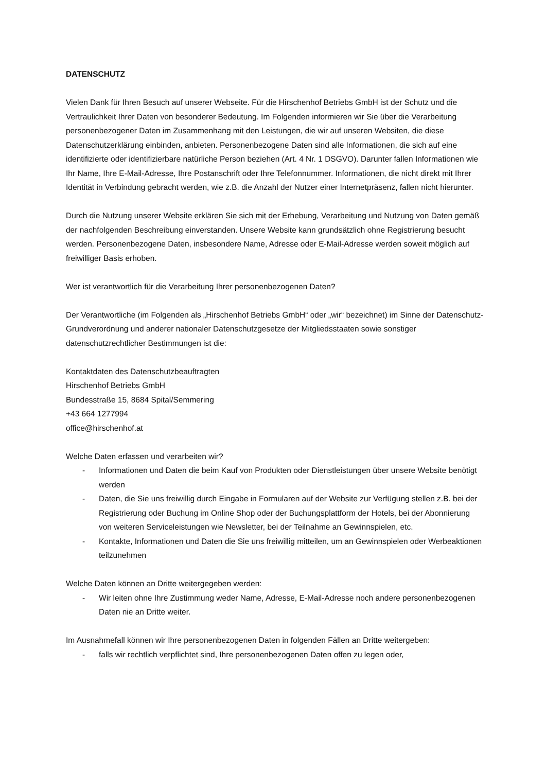DATENSCHUTZ
Vielen Dank für Ihren Besuch auf unserer Webseite. Für die Hirschenhof Betriebs GmbH ist der Schutz und die Vertraulichkeit Ihrer Daten von besonderer Bedeutung. Im Folgenden informieren wir Sie über die Verarbeitung personenbezogener Daten im Zusammenhang mit den Leistungen, die wir auf unseren Websiten, die diese Datenschutzerklärung einbinden, anbieten. Personenbezogene Daten sind alle Informationen, die sich auf eine identifizierte oder identifizierbare natürliche Person beziehen (Art. 4 Nr. 1 DSGVO). Darunter fallen Informationen wie Ihr Name, Ihre E-Mail-Adresse, Ihre Postanschrift oder Ihre Telefonnummer. Informationen, die nicht direkt mit Ihrer Identität in Verbindung gebracht werden, wie z.B. die Anzahl der Nutzer einer Internetpräsenz, fallen nicht hierunter.
Durch die Nutzung unserer Website erklären Sie sich mit der Erhebung, Verarbeitung und Nutzung von Daten gemäß der nachfolgenden Beschreibung einverstanden. Unsere Website kann grundsätzlich ohne Registrierung besucht werden. Personenbezogene Daten, insbesondere Name, Adresse oder E-Mail-Adresse werden soweit möglich auf freiwilliger Basis erhoben.
Wer ist verantwortlich für die Verarbeitung Ihrer personenbezogenen Daten?
Der Verantwortliche (im Folgenden als „Hirschenhof Betriebs GmbH“ oder „wir“ bezeichnet) im Sinne der Datenschutz-Grundverordnung und anderer nationaler Datenschutzgesetze der Mitgliedsstaaten sowie sonstiger datenschutzrechtlicher Bestimmungen ist die:
Kontaktdaten des Datenschutzbeauftragten
Hirschenhof Betriebs GmbH
Bundesstraße 15, 8684 Spital/Semmering
+43 664 1277994
office@hirschenhof.at
Welche Daten erfassen und verarbeiten wir?
- Informationen und Daten die beim Kauf von Produkten oder Dienstleistungen über unsere Website benötigt werden
- Daten, die Sie uns freiwillig durch Eingabe in Formularen auf der Website zur Verfügung stellen z.B. bei der Registrierung oder Buchung im Online Shop oder der Buchungsplattform der Hotels, bei der Abonnierung von weiteren Serviceleistungen wie Newsletter, bei der Teilnahme an Gewinnspielen, etc.
- Kontakte, Informationen und Daten die Sie uns freiwillig mitteilen, um an Gewinnspielen oder Werbeaktionen teilzunehmen
Welche Daten können an Dritte weitergegeben werden:
- Wir leiten ohne Ihre Zustimmung weder Name, Adresse, E-Mail-Adresse noch andere personenbezogenen Daten nie an Dritte weiter.
Im Ausnahmefall können wir Ihre personenbezogenen Daten in folgenden Fällen an Dritte weitergeben:
- falls wir rechtlich verpflichtet sind, Ihre personenbezogenen Daten offen zu legen oder,